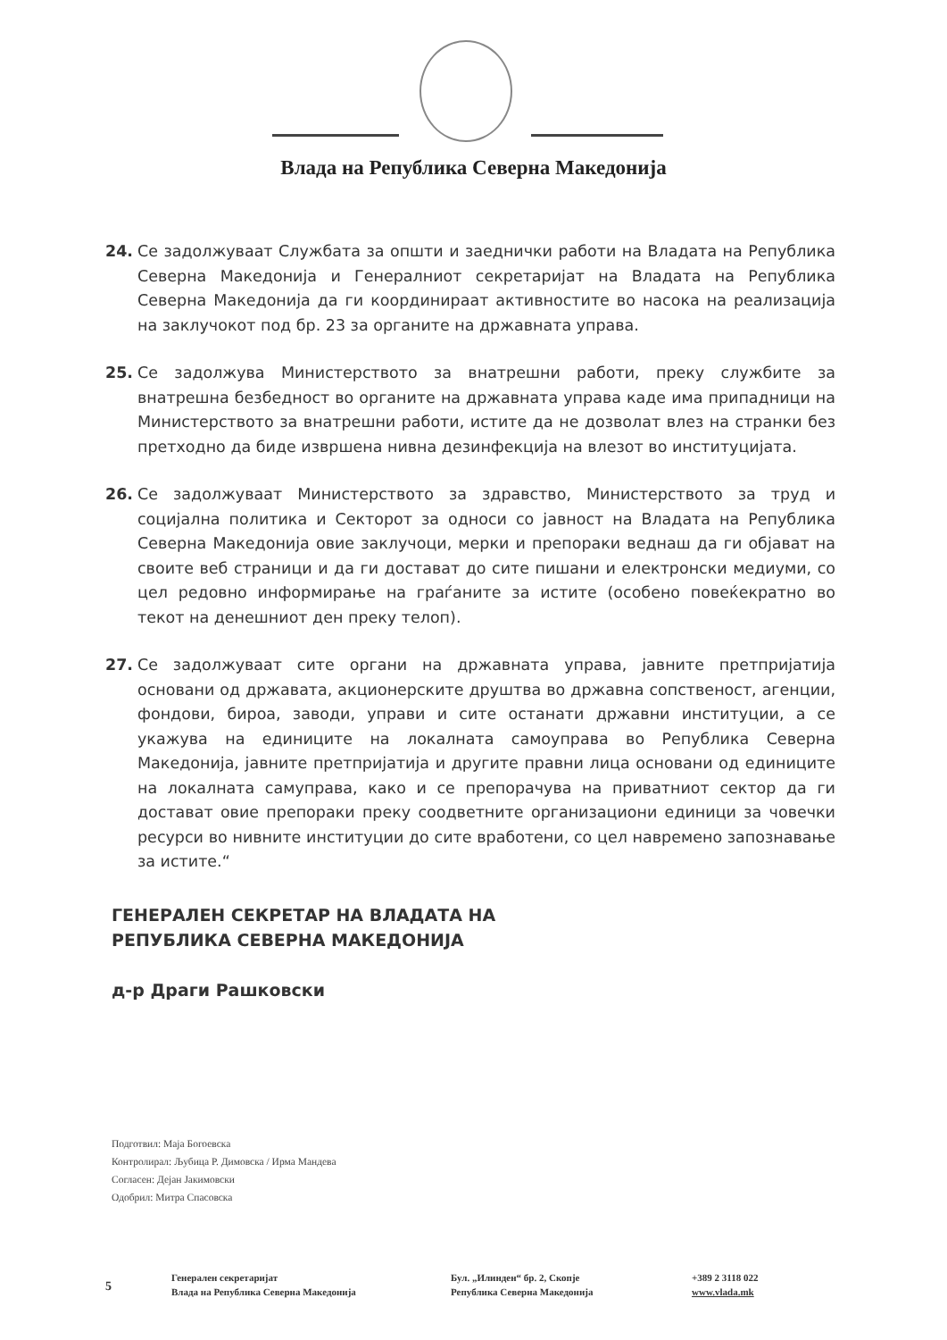Влада на Република Северна Македонија
24. Се задолжуваат Службата за општи и заеднички работи на Владата на Република Северна Македонија и Генералниот секретаријат на Владата на Република Северна Македонија да ги координираат активностите во насока на реализација на заклучокот под бр. 23 за органите на државната управа.
25. Се задолжува Министерството за внатрешни работи, преку службите за внатрешна безбедност во органите на државната управа каде има припадници на Министерството за внатрешни работи, истите да не дозволат влез на странки без претходно да биде извршена нивна дезинфекција на влезот во институцијата.
26. Се задолжуваат Министерството за здравство, Министерството за труд и социјална политика и Секторот за односи со јавност на Владата на Република Северна Македонија овие заклучоци, мерки и препораки веднаш да ги објават на своите веб страници и да ги достават до сите пишани и електронски медиуми, со цел редовно информирање на граѓаните за истите (особено повеќекратно во текот на денешниот ден преку телоп).
27. Се задолжуваат сите органи на државната управа, јавните претпријатија основани од државата, акционерските друштва во државна сопственост, агенции, фондови, бироа, заводи, управи и сите останати државни институции, а се укажува на единиците на локалната самоуправа во Република Северна Македонија, јавните претпријатија и другите правни лица основани од единиците на локалната самуправа, како и се препорачува на приватниот сектор да ги достават овие препораки преку соодветните организациони единици за човечки ресурси во нивните институции до сите вработени, со цел навремено запознавање за истите.“
ГЕНЕРАЛЕН СЕКРЕТАР НА ВЛАДАТА НА
РЕПУБЛИКА СЕВЕРНА МАКЕДОНИЈА
д-р Драги Рашковски
Подготвил: Маја Богоевска
Контролирал: Љубица Р. Димовска / Ирма Мандева
Согласен: Дејан Јакимовски
Одобрил: Митра Спасовска
5
Генерален секретаријат
Влада на Република Северна Македонија
Бул. „Илинден“ бр. 2, Скопје
Република Северна Македонија
+389 2 3118 022
www.vlada.mk